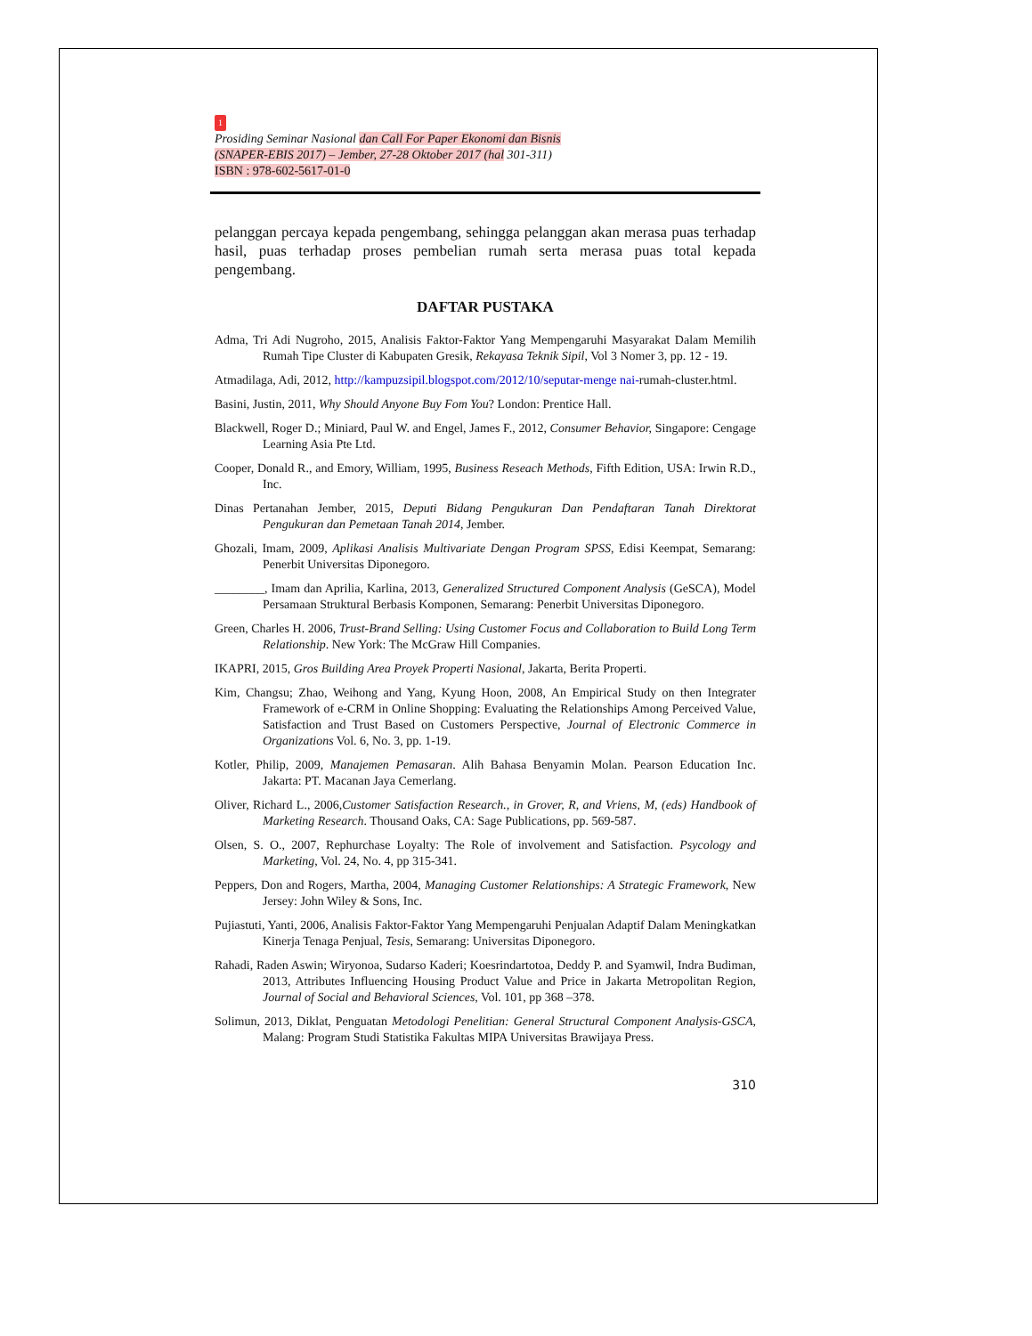1
Prosiding Seminar Nasional dan Call For Paper Ekonomi dan Bisnis
(SNAPER-EBIS 2017) – Jember, 27-28 Oktober 2017 (hal 301-311)
ISBN : 978-602-5617-01-0
pelanggan percaya kepada pengembang, sehingga pelanggan akan merasa puas terhadap hasil, puas terhadap proses pembelian rumah serta merasa puas total kepada pengembang.
DAFTAR PUSTAKA
Adma, Tri Adi Nugroho, 2015, Analisis Faktor-Faktor Yang Mempengaruhi Masyarakat Dalam Memilih Rumah Tipe Cluster di Kabupaten Gresik, Rekayasa Teknik Sipil, Vol 3 Nomer 3, pp. 12 - 19.
Atmadilaga, Adi, 2012, http://kampuzsipil.blogspot.com/2012/10/seputar-menge nai-rumah-cluster.html.
Basini, Justin, 2011, Why Should Anyone Buy Fom You? London: Prentice Hall.
Blackwell, Roger D.; Miniard, Paul W. and Engel, James F., 2012, Consumer Behavior, Singapore: Cengage Learning Asia Pte Ltd.
Cooper, Donald R., and Emory, William, 1995, Business Reseach Methods, Fifth Edition, USA: Irwin R.D., Inc.
Dinas Pertanahan Jember, 2015, Deputi Bidang Pengukuran Dan Pendaftaran Tanah Direktorat Pengukuran dan Pemetaan Tanah 2014, Jember.
Ghozali, Imam, 2009, Aplikasi Analisis Multivariate Dengan Program SPSS, Edisi Keempat, Semarang: Penerbit Universitas Diponegoro.
________, Imam dan Aprilia, Karlina, 2013, Generalized Structured Component Analysis (GeSCA), Model Persamaan Struktural Berbasis Komponen, Semarang: Penerbit Universitas Diponegoro.
Green, Charles H. 2006, Trust-Brand Selling: Using Customer Focus and Collaboration to Build Long Term Relationship. New York: The McGraw Hill Companies.
IKAPRI, 2015, Gros Building Area Proyek Properti Nasional, Jakarta, Berita Properti.
Kim, Changsu; Zhao, Weihong and Yang, Kyung Hoon, 2008, An Empirical Study on then Integrater Framework of e-CRM in Online Shopping: Evaluating the Relationships Among Perceived Value, Satisfaction and Trust Based on Customers Perspective, Journal of Electronic Commerce in Organizations Vol. 6, No. 3, pp. 1-19.
Kotler, Philip, 2009, Manajemen Pemasaran. Alih Bahasa Benyamin Molan. Pearson Education Inc. Jakarta: PT. Macanan Jaya Cemerlang.
Oliver, Richard L., 2006,Customer Satisfaction Research., in Grover, R, and Vriens, M, (eds) Handbook of Marketing Research. Thousand Oaks, CA: Sage Publications, pp. 569-587.
Olsen, S. O., 2007, Rephurchase Loyalty: The Role of involvement and Satisfaction. Psycology and Marketing, Vol. 24, No. 4, pp 315-341.
Peppers, Don and Rogers, Martha, 2004, Managing Customer Relationships: A Strategic Framework, New Jersey: John Wiley & Sons, Inc.
Pujiastuti, Yanti, 2006, Analisis Faktor-Faktor Yang Mempengaruhi Penjualan Adaptif Dalam Meningkatkan Kinerja Tenaga Penjual, Tesis, Semarang: Universitas Diponegoro.
Rahadi, Raden Aswin; Wiryonoa, Sudarso Kaderi; Koesrindartotoa, Deddy P. and Syamwil, Indra Budiman, 2013, Attributes Influencing Housing Product Value and Price in Jakarta Metropolitan Region, Journal of Social and Behavioral Sciences, Vol. 101, pp 368 –378.
Solimun, 2013, Diklat, Penguatan Metodologi Penelitian: General Structural Component Analysis-GSCA, Malang: Program Studi Statistika Fakultas MIPA Universitas Brawijaya Press.
310